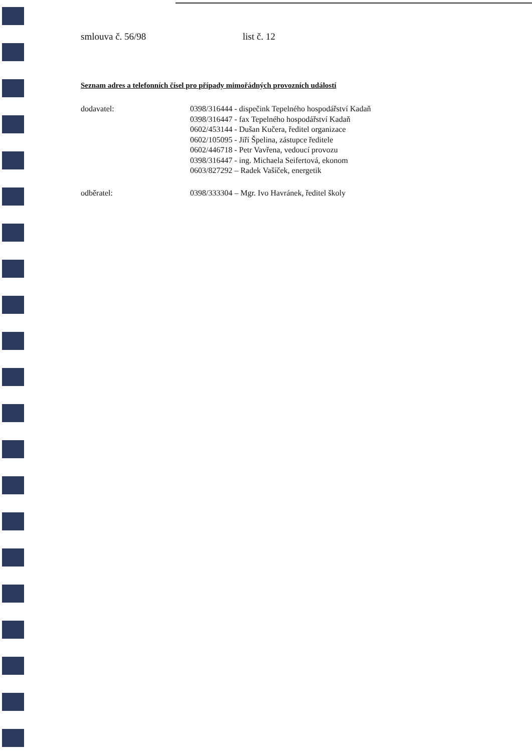smlouva č. 56/98 list č. 12
Seznam adres a telefonních čísel pro případy mimořádných provozních událostí
dodavatel: 0398/316444 - dispečink Tepelného hospodářství Kadaň
0398/316447 - fax Tepelného hospodářství Kadaň
0602/453144 - Dušan Kučera, ředitel organizace
0602/105095 - Jiří Špelina, zástupce ředitele
0602/446718 - Petr Vavřena, vedoucí provozu
0398/316447 - ing. Michaela Seifertová, ekonom
0603/827292 – Radek Vašíček, energetik
odběratel: 0398/333304 – Mgr. Ivo Havránek, ředitel školy